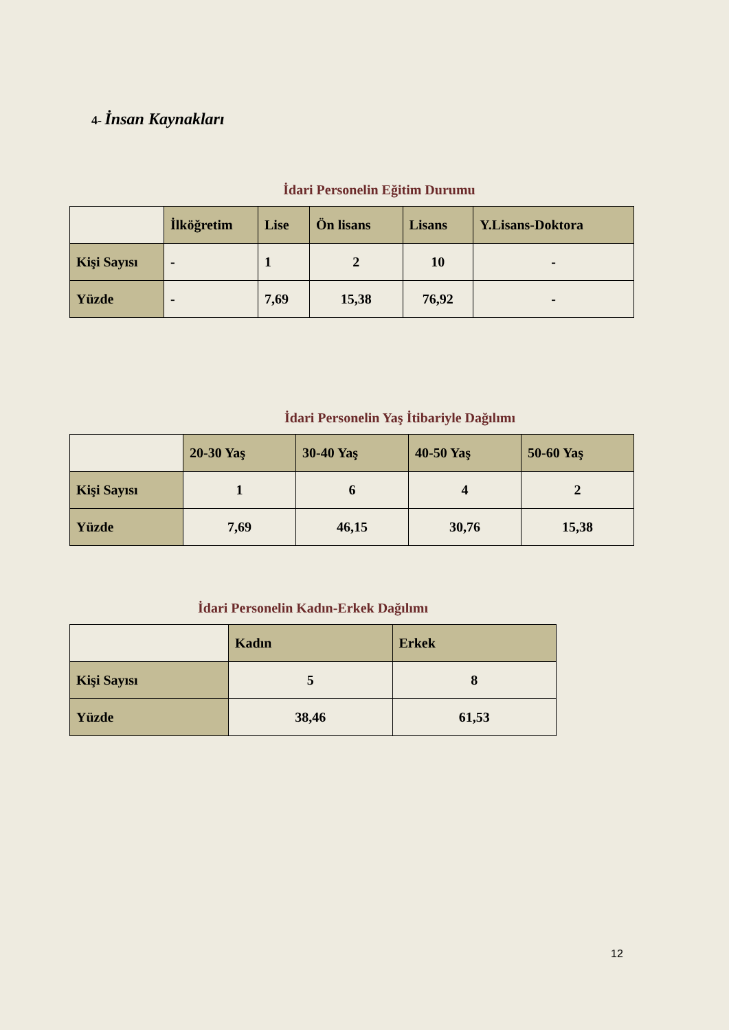4- İnsan Kaynakları
İdari Personelin Eğitim Durumu
| | İlköğretim | Lise | Ön lisans | Lisans | Y.Lisans-Doktora |
| Kişi Sayısı | - | 1 | 2 | 10 | - |
| Yüzde | - | 7,69 | 15,38 | 76,92 | - |
İdari Personelin Yaş İtibariyle Dağılımı
| | 20-30 Yaş | 30-40 Yaş | 40-50 Yaş | 50-60 Yaş |
| Kişi Sayısı | 1 | 6 | 4 | 2 |
| Yüzde | 7,69 | 46,15 | 30,76 | 15,38 |
İdari Personelin Kadın-Erkek Dağılımı
| | Kadın | Erkek |
| Kişi Sayısı | 5 | 8 |
| Yüzde | 38,46 | 61,53 |
12